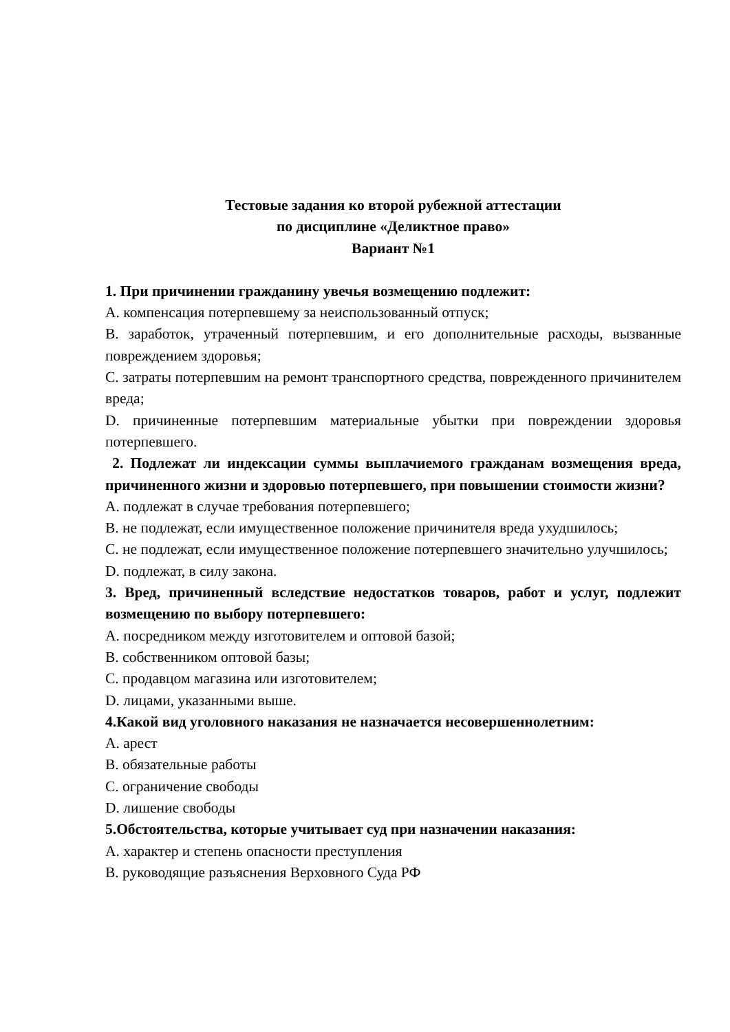Тестовые задания ко второй рубежной аттестации
по дисциплине «Деликтное право»
Вариант №1
1. При причинении гражданину увечья возмещению подлежит:
A. компенсация потерпевшему за неиспользованный отпуск;
B. заработок, утраченный потерпевшим, и его дополнительные расходы, вызванные повреждением здоровья;
C. затраты потерпевшим на ремонт транспортного средства, поврежденного причинителем вреда;
D. причиненные потерпевшим материальные убытки при повреждении здоровья потерпевшего.
2. Подлежат ли индексации суммы выплачиемого гражданам возмещения вреда, причиненного жизни и здоровью потерпевшего, при повышении стоимости жизни?
A. подлежат в случае требования потерпевшего;
B. не подлежат, если имущественное положение причинителя вреда ухудшилось;
C. не подлежат, если имущественное положение потерпевшего значительно улучшилось;
D. подлежат, в силу закона.
3. Вред, причиненный вследствие недостатков товаров, работ и услуг, подлежит возмещению по выбору потерпевшего:
A. посредником между изготовителем и оптовой базой;
B. собственником оптовой базы;
C. продавцом магазина или изготовителем;
D. лицами, указанными выше.
4.Какой вид уголовного наказания не назначается несовершеннолетним:
A. арест
B. обязательные работы
C. ограничение свободы
D. лишение свободы
5.Обстоятельства, которые учитывает суд при назначении наказания:
A. характер и степень опасности преступления
B. руководящие разъяснения Верховного Суда РФ